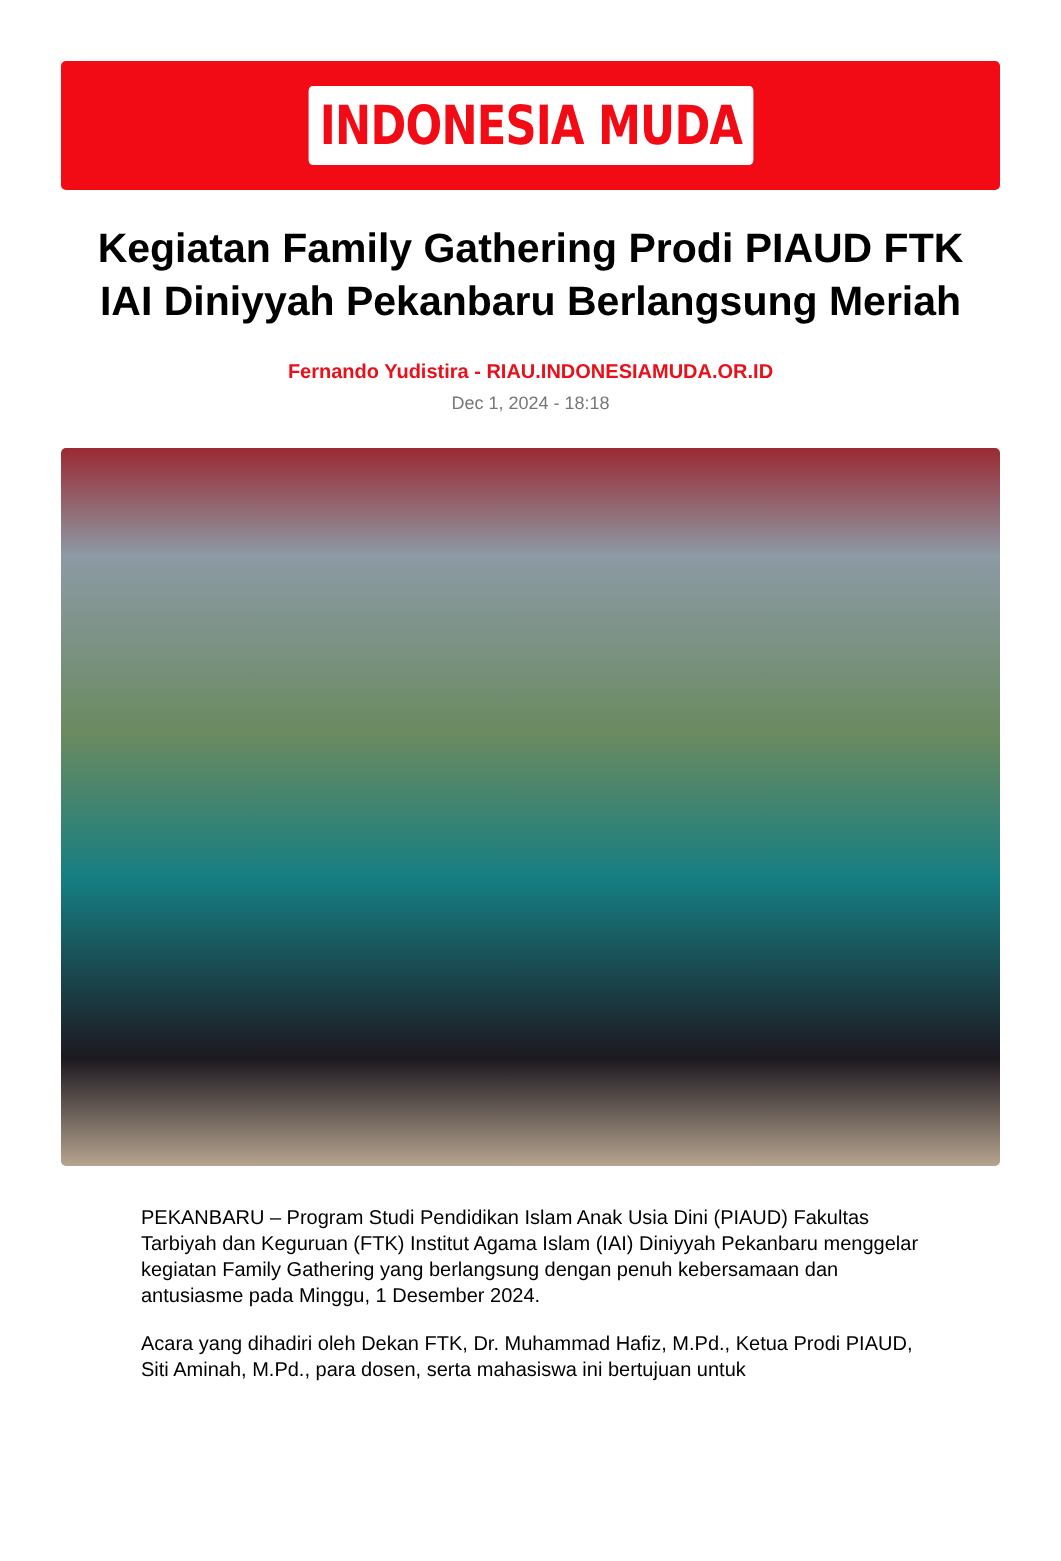INDONESIA MUDA
Kegiatan Family Gathering Prodi PIAUD FTK IAI Diniyyah Pekanbaru Berlangsung Meriah
Fernando Yudistira - RIAU.INDONESIAMUDA.OR.ID
Dec 1, 2024 - 18:18
PEKANBARU – Program Studi Pendidikan Islam Anak Usia Dini (PIAUD) Fakultas Tarbiyah dan Keguruan (FTK) Institut Agama Islam (IAI) Diniyyah Pekanbaru menggelar kegiatan Family Gathering yang berlangsung dengan penuh kebersamaan dan antusiasme pada Minggu, 1 Desember 2024.
Acara yang dihadiri oleh Dekan FTK, Dr. Muhammad Hafiz, M.Pd., Ketua Prodi PIAUD, Siti Aminah, M.Pd., para dosen, serta mahasiswa ini bertujuan untuk